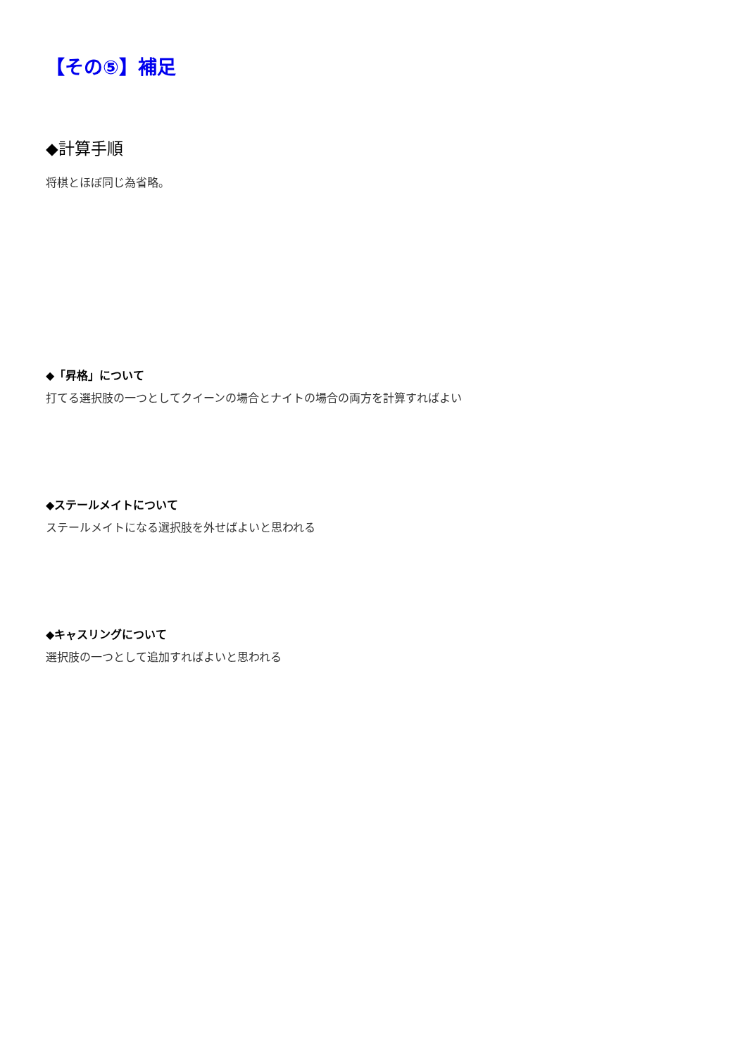【その⑤】補足
◆計算手順
将棋とほぼ同じ為省略。
◆「昇格」について
打てる選択肢の一つとしてクイーンの場合とナイトの場合の両方を計算すればよい
◆ステールメイトについて
ステールメイトになる選択肢を外せばよいと思われる
◆キャスリングについて
選択肢の一つとして追加すればよいと思われる